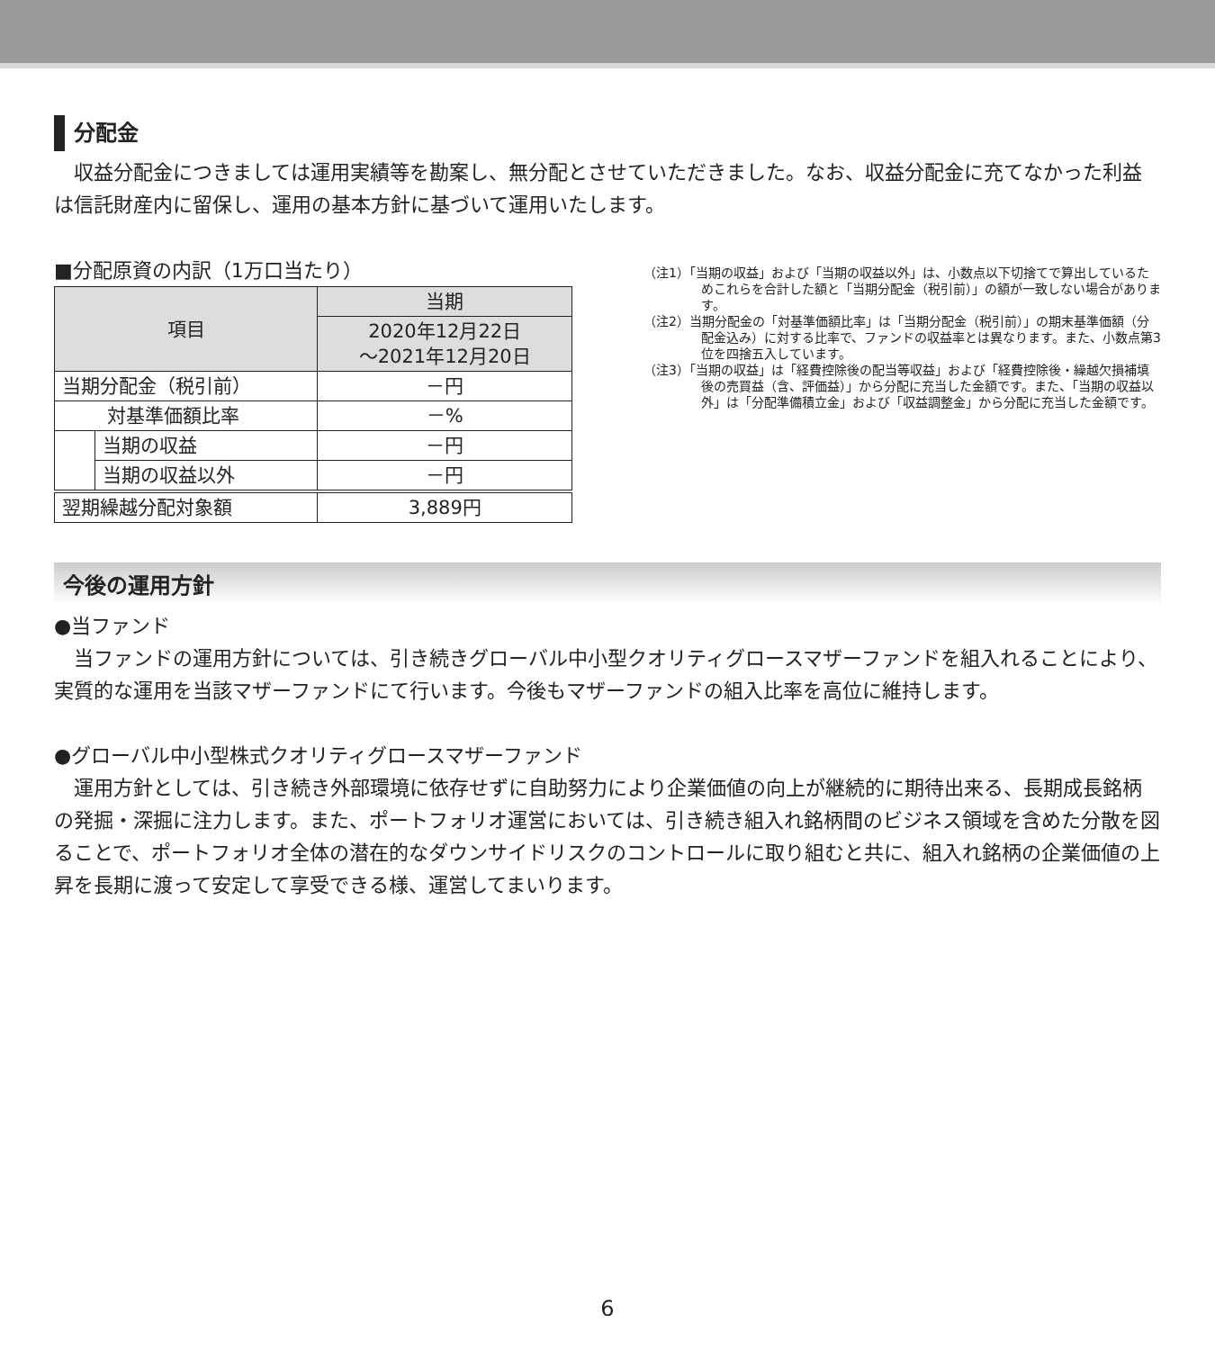分配金
　収益分配金につきましては運用実績等を勘案し、無分配とさせていただきました。なお、収益分配金に充てなかった利益は信託財産内に留保し、運用の基本方針に基づいて運用いたします。
■分配原資の内訳（1万口当たり）
| 項目 | | 当期 |
| --- | --- | --- |
| | | 2020年12月22日 ～2021年12月20日 |
| 当期分配金（税引前） | | －円 |
| 対基準価額比率 | | －% |
| | 当期の収益 | －円 |
| | 当期の収益以外 | －円 |
| 翌期繰越分配対象額 | | 3,889円 |
（注1）「当期の収益」および「当期の収益以外」は、小数点以下切捨てで算出しているためこれらを合計した額と「当期分配金（税引前）」の額が一致しない場合があります。
（注2）当期分配金の「対基準価額比率」は「当期分配金（税引前）」の期末基準価額（分配金込み）に対する比率で、ファンドの収益率とは異なります。また、小数点第3位を四捨五入しています。
（注3）「当期の収益」は「経費控除後の配当等収益」および「経費控除後・繰越欠損補填後の売買益（含、評価益）」から分配に充当した金額です。また、「当期の収益以外」は「分配準備積立金」および「収益調整金」から分配に充当した金額です。
今後の運用方針
●当ファンド
　当ファンドの運用方針については、引き続きグローバル中小型クオリティグロースマザーファンドを組入れることにより、実質的な運用を当該マザーファンドにて行います。今後もマザーファンドの組入比率を高位に維持します。
●グローバル中小型株式クオリティグロースマザーファンド
　運用方針としては、引き続き外部環境に依存せずに自助努力により企業価値の向上が継続的に期待出来る、長期成長銘柄の発掘・深掘に注力します。また、ポートフォリオ運営においては、引き続き組入れ銘柄間のビジネス領域を含めた分散を図ることで、ポートフォリオ全体の潜在的なダウンサイドリスクのコントロールに取り組むと共に、組入れ銘柄の企業価値の上昇を長期に渡って安定して享受できる様、運営してまいります。
6